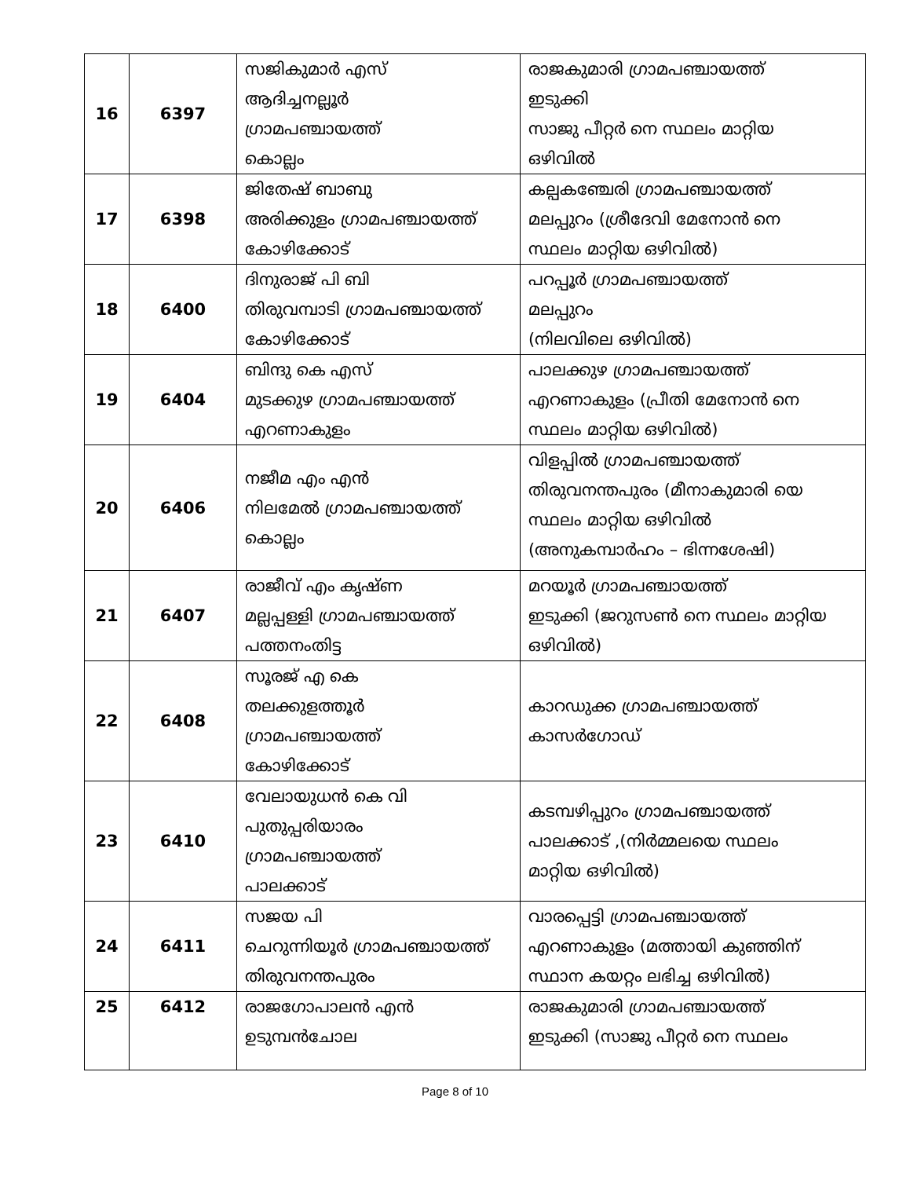| 16 | 6397 | സജികുമാർ എസ് ആദിച്ചനല്ലൂർ ഗ്രാമപഞ്ചായത്ത് കൊല്ലം | രാജകുമാരി ഗ്രാമപഞ്ചായത്ത് ഇടുക്കി സാജു പീറ്റർ നെ സ്ഥലം മാറ്റിയ ഒഴിവിൽ |
| 17 | 6398 | ജിതേഷ് ബാബു അരിക്കുളം ഗ്രാമപഞ്ചായത്ത് കോഴിക്കോട് | കല്പകഞ്ചേരി ഗ്രാമപഞ്ചായത്ത് മലപ്പുറം (ശ്രീദേവി മേനോൻ നെ സ്ഥലം മാറ്റിയ ഒഴിവിൽ) |
| 18 | 6400 | ദിനുരാജ് പി ബി തിരുവമ്പാടി ഗ്രാമപഞ്ചായത്ത് കോഴിക്കോട് | പറപ്പൂർ ഗ്രാമപഞ്ചായത്ത് മലപ്പുറം (നിലവിലെ ഒഴിവിൽ) |
| 19 | 6404 | ബിന്ദു കെ എസ് മുടക്കുഴ ഗ്രാമപഞ്ചായത്ത് എറണാകുളം | പാലക്കുഴ ഗ്രാമപഞ്ചായത്ത് എറണാകുളം (പ്രീതി മേനോൻ നെ സ്ഥലം മാറ്റിയ ഒഴിവിൽ) |
| 20 | 6406 | നജീമ എം എൻ നിലമേൽ ഗ്രാമപഞ്ചായത്ത് കൊല്ലം | വിളപ്പിൽ ഗ്രാമപഞ്ചായത്ത് തിരുവനന്തപുരം (മീനാകുമാരി യെ സ്ഥലം മാറ്റിയ ഒഴിവിൽ (അനുകമ്പാർഹം – ഭിന്നശേഷി) |
| 21 | 6407 | രാജീവ് എം കൃഷ്ണ മല്ലപ്പള്ളി ഗ്രാമപഞ്ചായത്ത് പത്തനംതിട്ട | മറയൂർ ഗ്രാമപഞ്ചായത്ത് ഇടുക്കി (ജറുസൺ നെ സ്ഥലം മാറ്റിയ ഒഴിവിൽ) |
| 22 | 6408 | സൂരജ് എ കെ തലക്കുളത്തൂർ ഗ്രാമപഞ്ചായത്ത് കോഴിക്കോട് | കാറഡുക്ക ഗ്രാമപഞ്ചായത്ത് കാസർഗോഡ് |
| 23 | 6410 | വേലായുധൻ കെ വി പുതുപ്പരിയാരം ഗ്രാമപഞ്ചായത്ത് പാലക്കാട് | കടമ്പഴിപ്പുറം ഗ്രാമപഞ്ചായത്ത് പാലക്കാട് ,(നിർമ്മലയെ സ്ഥലം മാറ്റിയ ഒഴിവിൽ) |
| 24 | 6411 | സജയ പി ചെറുന്നിയൂർ ഗ്രാമപഞ്ചായത്ത് തിരുവനന്തപുരം | വാരപ്പെട്ടി ഗ്രാമപഞ്ചായത്ത് എറണാകുളം (മത്തായി കുഞ്ഞിന് സ്ഥാന കയറ്റം ലഭിച്ച ഒഴിവിൽ) |
| 25 | 6412 | രാജഗോപാലൻ എൻ ഉടുമ്പൻചോല | രാജകുമാരി ഗ്രാമപഞ്ചായത്ത് ഇടുക്കി (സാജു പീറ്റർ നെ സ്ഥലം |
Page 8 of 10